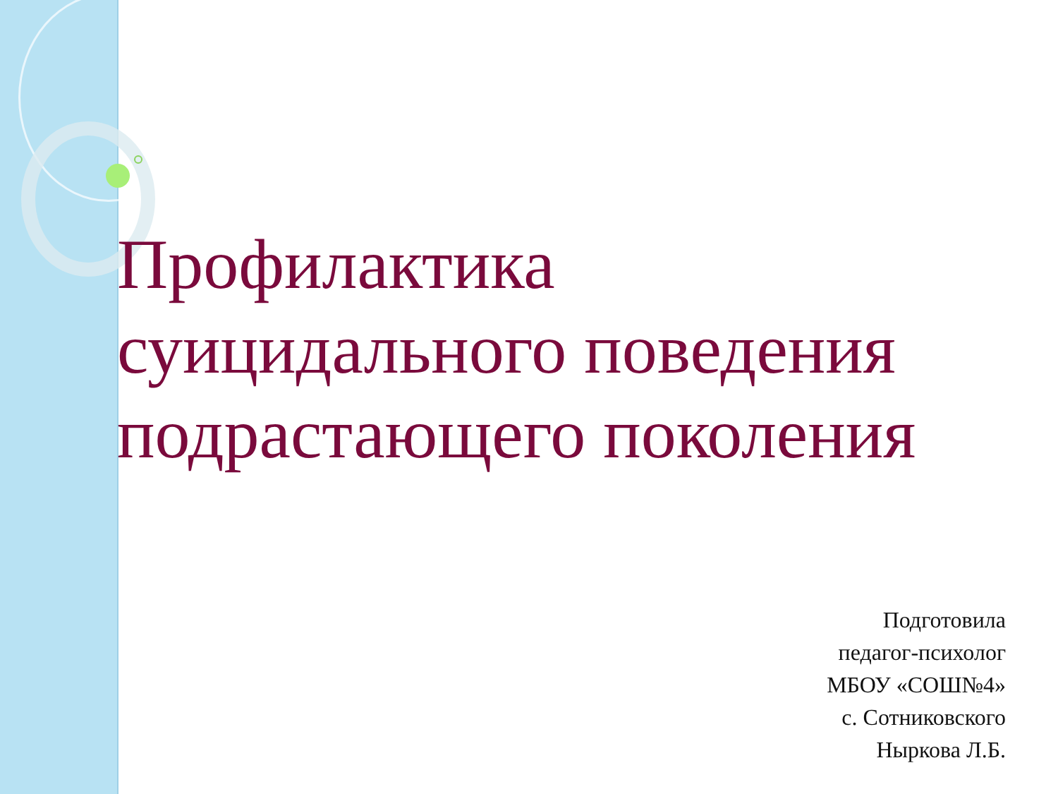Профилактика
суицидального поведения подрастающего поколения
Подготовила
педагог-психолог
МБОУ «СОШ№4»
с. Сотниковского
Ныркова Л.Б.